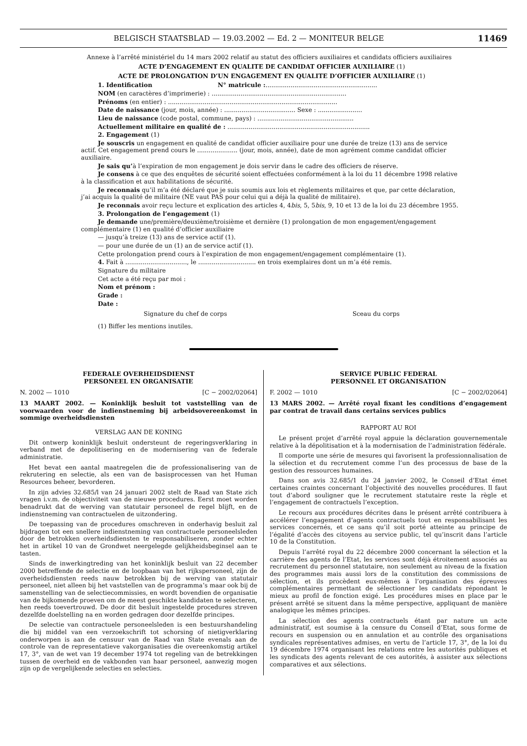BELGISCH STAATSBLAD — 19.03.2002 — Ed. 2 — MONITEUR BELGE 11469
Annexe à l’arrêté ministériel du 14 mars 2002 relatif au statut des officiers auxiliaires et candidats officiers auxiliaires
ACTE D’ENGAGEMENT EN QUALITE DE CANDIDAT OFFICIER AUXILIAIRE (1)
ACTE DE PROLONGATION D’UN ENGAGEMENT EN QUALITE D’OFFICIER AUXILIAIRE (1)
1. Identification N° matricule :..........................................................
NOM (en caractères d’imprimerie) : ......................................................................
Prénoms (en entier) : ........................................................................................
Date de naissance (jour, mois, année) : ..................................... Sexe : .......................
Lieu de naissance (code postal, commune, pays) : ..................................................
Actuellement militaire en qualité de : ..........................................................................
2. Engagement (1)
Je souscris un engagement en qualité de candidat officier auxiliaire pour une durée de treize (13) ans de service actif. Cet engagement prend cours le ..................... (jour, mois, année), date de mon agrément comme candidat officier auxiliaire.
Je sais qu’à l’expiration de mon engagement je dois servir dans le cadre des officiers de réserve.
Je consens à ce que des enquêtes de sécurité soient effectuées conformément à la loi du 11 décembre 1998 relative à la classification et aux habilitations de sécurité.
Je reconnais qu’il m’a été déclaré que je suis soumis aux lois et règlements militaires et que, par cette déclaration, j’ai acquis la qualité de militaire (NE vaut PAS pour celui qui a déjà la qualité de militaire).
Je reconnais avoir reçu lecture et explication des articles 4, 4bis, 5, 5bis, 9, 10 et 13 de la loi du 23 décembre 1955.
3. Prolongation de l’engagement (1)
Je demande une/première/deuxième/troisième et dernière (1) prolongation de mon engagement/engagement complémentaire (1) en qualité d’officier auxiliaire
— jusqu’à treize (13) ans de service actif (1).
— pour une durée de un (1) an de service actif (1).
Cette prolongation prend cours à l’expiration de mon engagement/engagement complémentaire (1).
4. Fait à ................................, le .............................. en trois exemplaires dont un m’a été remis.
Signature du militaire
Cet acte a été reçu par moi :
Nom et prénom :
Grade :
Date :
Signature du chef de corps Sceau du corps
(1) Biffer les mentions inutiles.
FEDERALE OVERHEIDSDIENST
PERSONEEL EN ORGANISATIE
N. 2002 — 1010 [C − 2002/02064]
13 MAART 2002. — Koninklijk besluit tot vaststelling van de voorwaarden voor de indienstneming bij arbeidsovereenkomst in sommige overheidsdiensten
VERSLAG AAN DE KONING
Dit ontwerp koninklijk besluit ondersteunt de regeringsverklaring in verband met de depolitisering en de modernisering van de federale administratie.
Het bevat een aantal maatregelen die de professionalisering van de rekrutering en selectie, als een van de basisprocessen van het Human Resources beheer, bevorderen.
In zijn advies 32.685/l van 24 januari 2002 stelt de Raad van State zich vragen i.v.m. de objectiviteit van de nieuwe procedures. Eerst moet worden benadrukt dat de werving van statutair personeel de regel blijft, en de indienstneming van contractuelen de uitzondering.
De toepassing van de procedures omschreven in onderhavig besluit zal bijdragen tot een snellere indienstneming van contractuele personeelsleden door de betrokken overheidsdiensten te responsabiliseren, zonder echter het in artikel 10 van de Grondwet neergelegde gelijkheidsbeginsel aan te tasten.
Sinds de inwerkingtreding van het koninklijk besluit van 22 december 2000 betreffende de selectie en de loopbaan van het rijkspersoneel, zijn de overheidsdiensten reeds nauw betrokken bij de werving van statutair personeel, niet alleen bij het vaststellen van de programma’s maar ook bij de samenstelling van de selectiecommissies, en wordt bovendien de organisatie van de bijkomende proeven om de meest geschikte kandidaten te selecteren, hen reeds toevertrouwd. De door dit besluit ingestelde procedures streven dezelfde doelstelling na en worden gedragen door dezelfde principes.
De selectie van contractuele personeelsleden is een bestuurshandeling die bij middel van een verzoekschrift tot schorsing of nietigverklaring onderworpen is aan de censuur van de Raad van State evenals aan de controle van de representatieve vakorganisaties die overeenkomstig artikel 17, 3°, van de wet van 19 december 1974 tot regeling van de betrekkingen tussen de overheid en de vakbonden van haar personeel, aanwezig mogen zijn op de vergelijkende selecties en selecties.
SERVICE PUBLIC FEDERAL
PERSONNEL ET ORGANISATION
F. 2002 — 1010 [C − 2002/02064]
13 MARS 2002. — Arrêté royal fixant les conditions d’engagement par contrat de travail dans certains services publics
RAPPORT AU ROI
Le présent projet d’arrêté royal appuie la déclaration gouvernementale relative à la dépolitisation et à la modernisation de l’administration fédérale.
Il comporte une série de mesures qui favorisent la professionnalisation de la sélection et du recrutement comme l’un des processus de base de la gestion des ressources humaines.
Dans son avis 32.685/1 du 24 janvier 2002, le Conseil d’Etat émet certaines craintes concernant l’objectivité des nouvelles procédures. Il faut tout d’abord souligner que le recrutement statutaire reste la règle et l’engagement de contractuels l’exception.
Le recours aux procédures décrites dans le présent arrêté contribuera à accélérer l’engagement d’agents contractuels tout en responsabilisant les services concernés, et ce sans qu’il soit porté atteinte au principe de l’égalité d’accès des citoyens au service public, tel qu’inscrit dans l’article 10 de la Constitution.
Depuis l’arrêté royal du 22 décembre 2000 concernant la sélection et la carrière des agents de l’Etat, les services sont déjà étroitement associés au recrutement du personnel statutaire, non seulement au niveau de la fixation des programmes mais aussi lors de la constitution des commissions de sélection, et ils procèdent eux-mêmes à l’organisation des épreuves complémentaires permettant de sélectionner les candidats répondant le mieux au profil de fonction exigé. Les procédures mises en place par le présent arrêté se situent dans la même perspective, appliquant de manière analogique les mêmes principes.
La sélection des agents contractuels étant par nature un acte administratif, est soumise à la censure du Conseil d’Etat, sous forme de recours en suspension ou en annulation et au contrôle des organisations syndicales représentatives admises, en vertu de l’article 17, 3°, de la loi du 19 décembre 1974 organisant les relations entre les autorités publiques et les syndicats des agents relevant de ces autorités, à assister aux sélections comparatives et aux sélections.